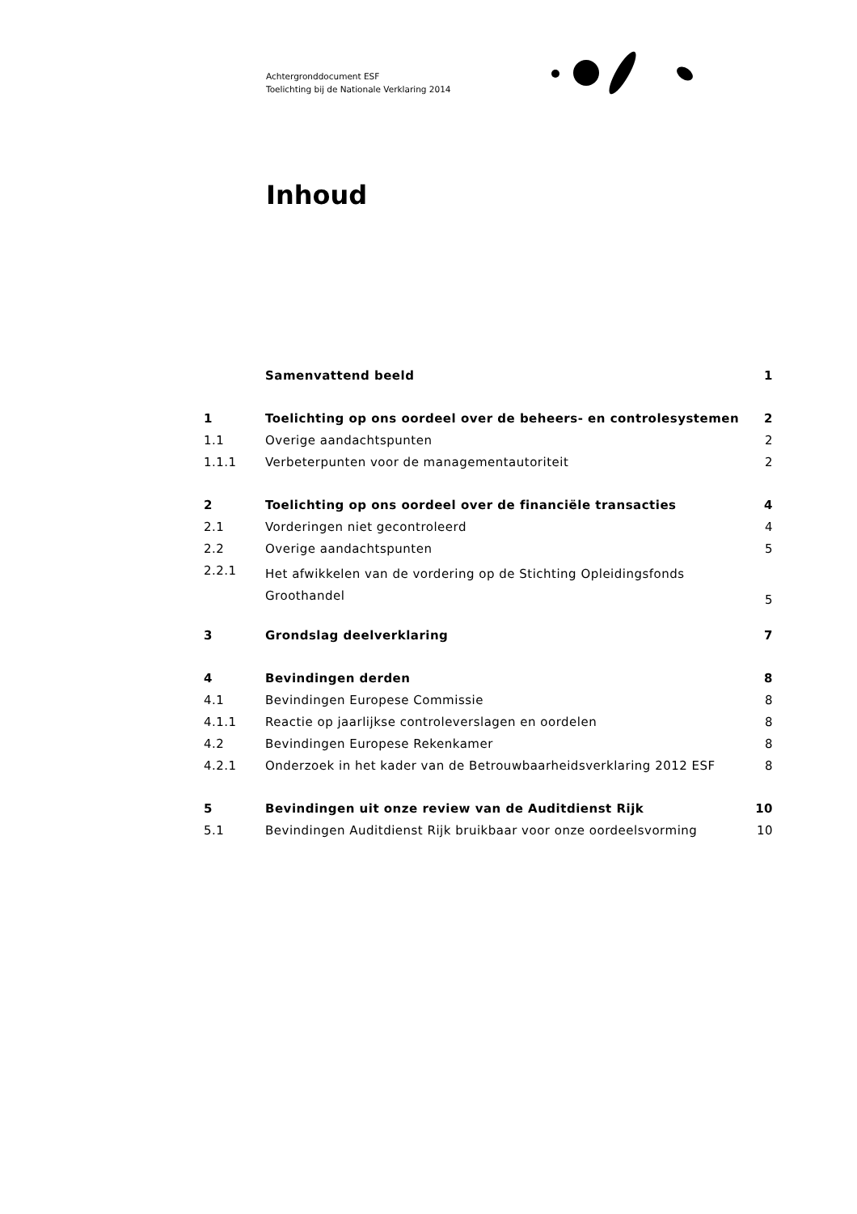Achtergronddocument ESF
Toelichting bij de Nationale Verklaring 2014
Inhoud
| | Samenvattend beeld | 1 |
| 1 | Toelichting op ons oordeel over de beheers- en controlesystemen | 2 |
| 1.1 | Overige aandachtspunten | 2 |
| 1.1.1 | Verbeterpunten voor de managementautoriteit | 2 |
| 2 | Toelichting op ons oordeel over de financiële transacties | 4 |
| 2.1 | Vorderingen niet gecontroleerd | 4 |
| 2.2 | Overige aandachtspunten | 5 |
| 2.2.1 | Het afwikkelen van de vordering op de Stichting Opleidingsfonds Groothandel | 5 |
| 3 | Grondslag deelverklaring | 7 |
| 4 | Bevindingen derden | 8 |
| 4.1 | Bevindingen Europese Commissie | 8 |
| 4.1.1 | Reactie op jaarlijkse controleverslagen en oordelen | 8 |
| 4.2 | Bevindingen Europese Rekenkamer | 8 |
| 4.2.1 | Onderzoek in het kader van de Betrouwbaarheidsverklaring 2012 ESF | 8 |
| 5 | Bevindingen uit onze review van de Auditdienst Rijk | 10 |
| 5.1 | Bevindingen Auditdienst Rijk bruikbaar voor onze oordeelsvorming | 10 |